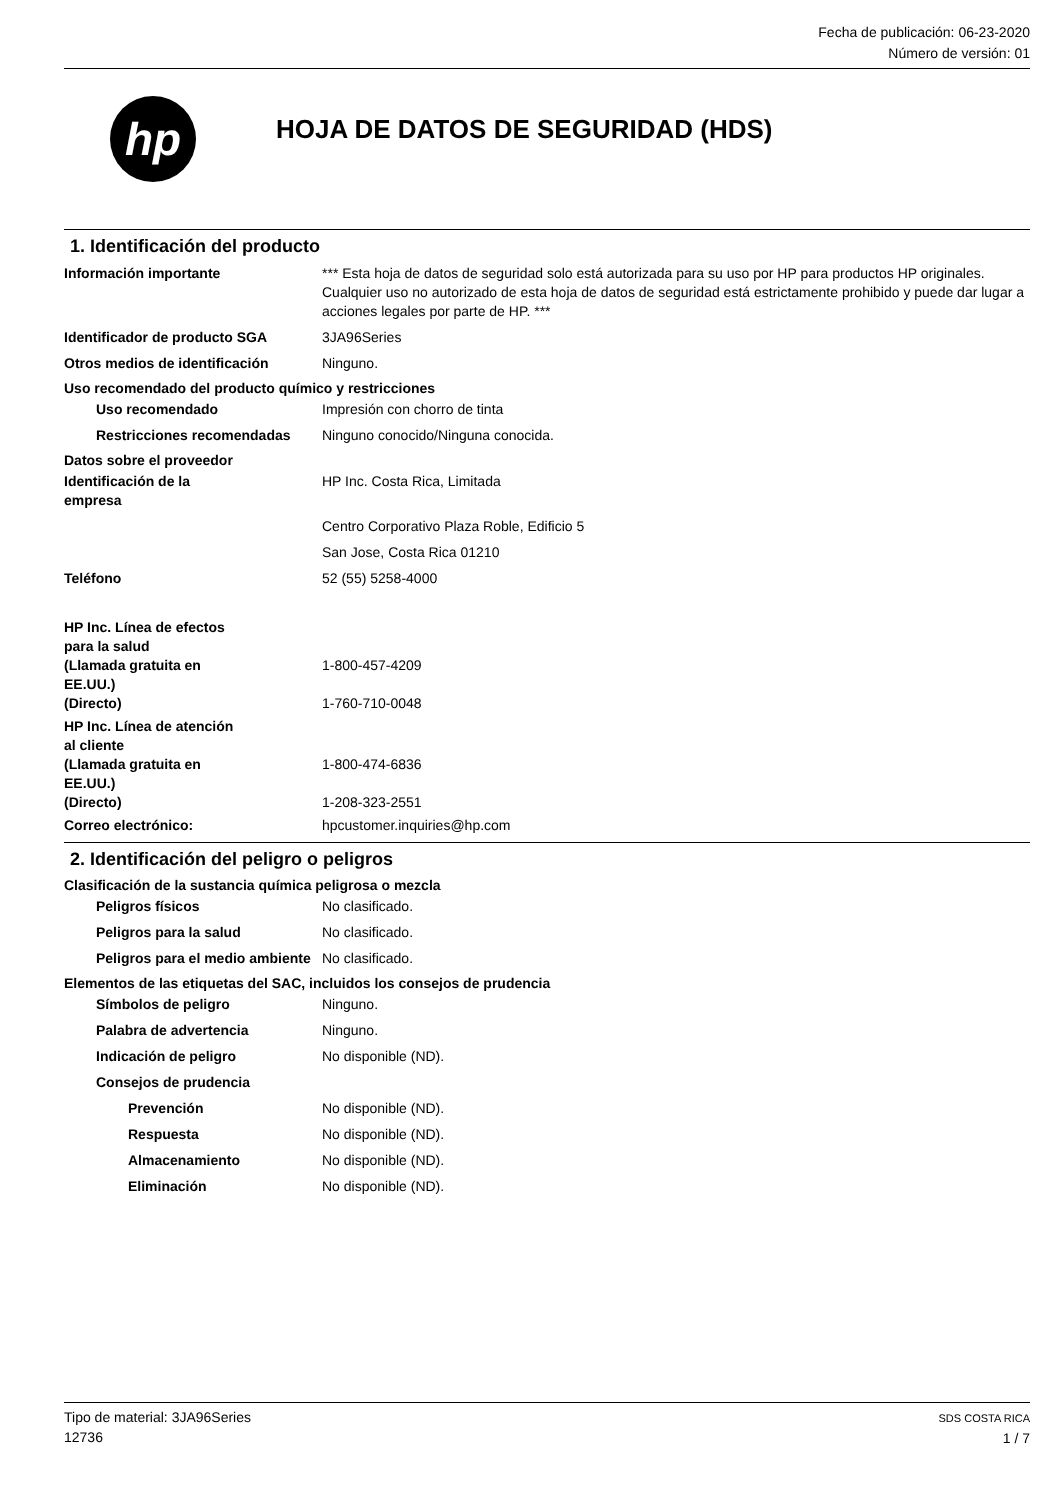Fecha de publicación: 06-23-2020
Número de versión: 01
hp
HOJA DE DATOS DE SEGURIDAD (HDS)
1. Identificación del producto
Información importante *** Esta hoja de datos de seguridad solo está autorizada para su uso por HP para productos HP originales. Cualquier uso no autorizado de esta hoja de datos de seguridad está estrictamente prohibido y puede dar lugar a acciones legales por parte de HP. ***
Identificador de producto SGA 3JA96Series
Otros medios de identificación Ninguno.
Uso recomendado del producto químico y restricciones
Uso recomendado Impresión con chorro de tinta
Restricciones recomendadas Ninguno conocido/Ninguna conocida.
Datos sobre el proveedor
Identificación de la
empresa
HP Inc. Costa Rica, Limitada
Centro Corporativo Plaza Roble, Edificio 5
San Jose, Costa Rica 01210
Teléfono 52 (55) 5258-4000
HP Inc. Línea de efectos
para la salud
(Llamada gratuita en
EE.UU.)
1-800-457-4209
(Directo) 1-760-710-0048
HP Inc. Línea de atención
al cliente
(Llamada gratuita en
EE.UU.)
1-800-474-6836
(Directo) 1-208-323-2551
Correo electrónico: hpcustomer.inquiries@hp.com
2. Identificación del peligro o peligros
Clasificación de la sustancia química peligrosa o mezcla
Peligros físicos No clasificado.
Peligros para la salud No clasificado.
Peligros para el medio ambiente
No clasificado.
Elementos de las etiquetas del SAC, incluidos los consejos de prudencia
Símbolos de peligro Ninguno.
Palabra de advertencia Ninguno.
Indicación de peligro No disponible (ND).
Consejos de prudencia
Prevención No disponible (ND).
Respuesta No disponible (ND).
Almacenamiento No disponible (ND).
Eliminación No disponible (ND).
Tipo de material: 3JA96Series
12736
SDS COSTA RICA
1 / 7